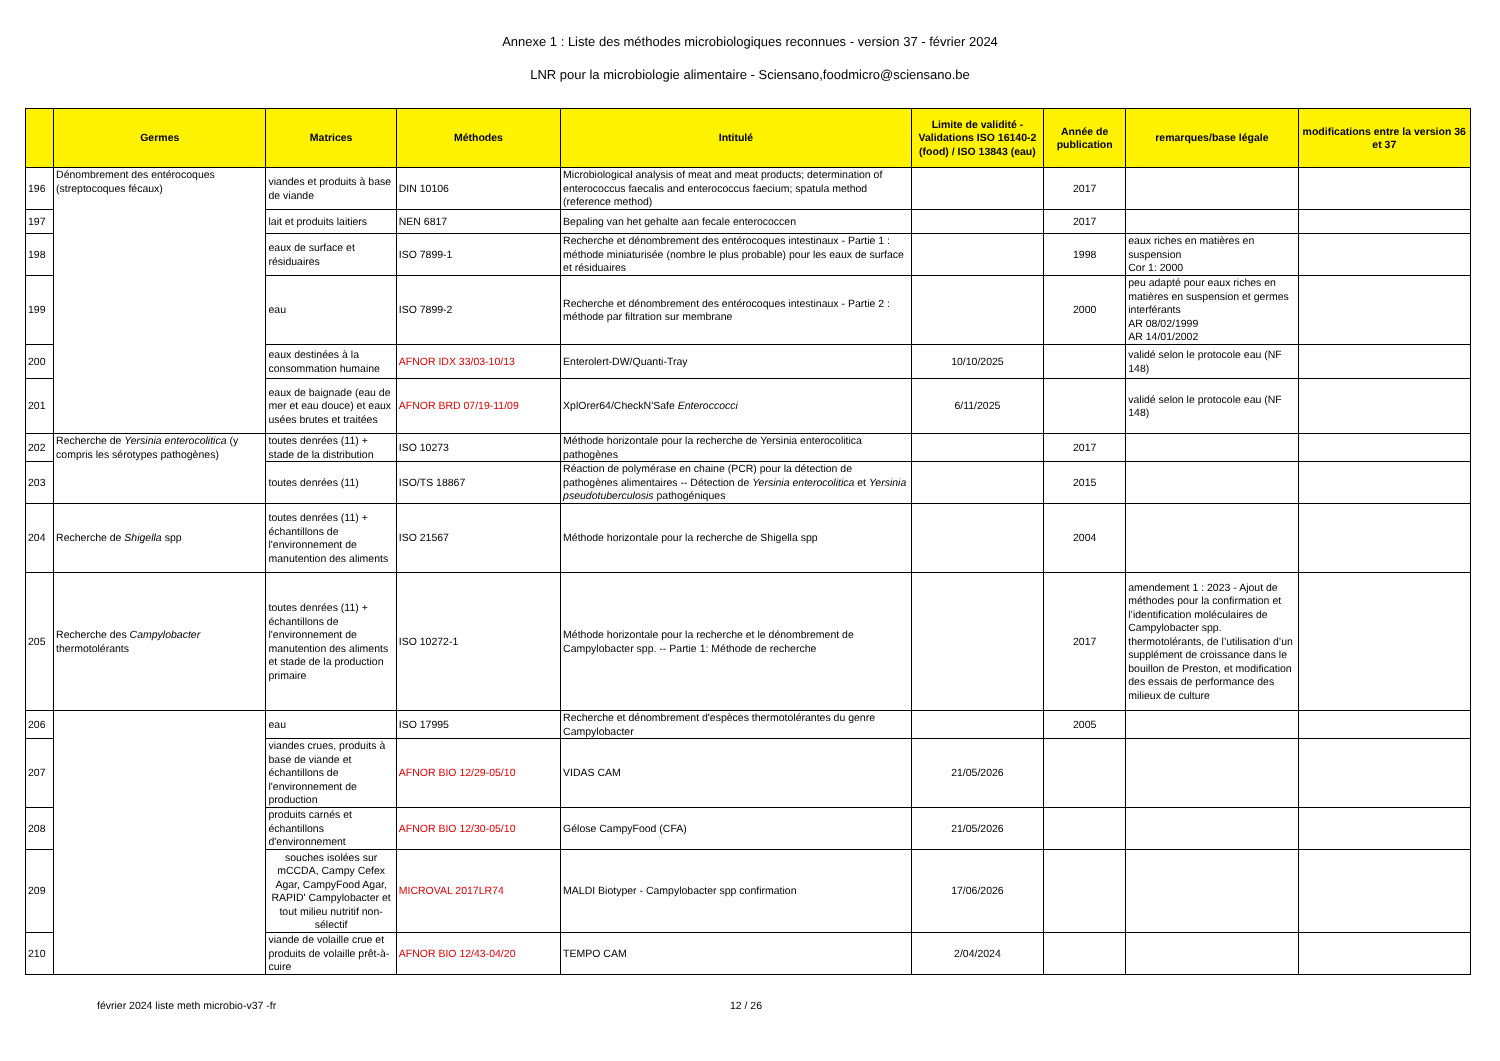Annexe 1 : Liste des méthodes microbiologiques reconnues - version 37 - février 2024
LNR pour la microbiologie alimentaire - Sciensano,foodmicro@sciensano.be
| | Germes | Matrices | Méthodes | Intitulé | Limite de validité - Validations ISO 16140-2 (food) / ISO 13843 (eau) | Année de publication | remarques/base légale | modifications entre la version 36 et 37 |
| --- | --- | --- | --- | --- | --- | --- | --- | --- |
| 196 | Dénombrement des entérocoques (streptocoques fécaux) | viandes et produits à base de viande | DIN 10106 | Microbiological analysis of meat and meat products; determination of enterococcus faecalis and enterococcus faecium; spatula method (reference method) | | 2017 | | |
| 197 | | lait et produits laitiers | NEN 6817 | Bepaling van het gehalte aan fecale enterococcen | | 2017 | | |
| 198 | | eaux de surface et résiduaires | ISO 7899-1 | Recherche et dénombrement des entérocoques intestinaux - Partie 1 : méthode miniaturisée (nombre le plus probable) pour les eaux de surface et résiduaires | | 1998 | eaux riches en matières en suspension Cor 1: 2000 | |
| 199 | | eau | ISO 7899-2 | Recherche et dénombrement des entérocoques intestinaux - Partie 2 : méthode par filtration sur membrane | | 2000 | peu adapté pour eaux riches en matières en suspension et germes interférants AR 08/02/1999 AR 14/01/2002 | |
| 200 | | eaux destinées à la consommation humaine | AFNOR IDX 33/03-10/13 | Enterolert-DW/Quanti-Tray | 10/10/2025 | | validé selon le protocole eau (NF 148) | |
| 201 | | eaux de baignade (eau de mer et eau douce) et eaux usées brutes et traitées | AFNOR BRD 07/19-11/09 | XplOrer64/CheckN'Safe Enteroccocci | 6/11/2025 | | validé selon le protocole eau (NF 148) | |
| 202 | Recherche de Yersinia enterocolitica (y compris les sérotypes pathogènes) | toutes denrées (11) + stade de la distribution | ISO 10273 | Méthode horizontale pour la recherche de Yersinia enterocolitica pathogènes | | 2017 | | |
| 203 | | toutes denrées (11) | ISO/TS 18867 | Réaction de polymérase en chaine (PCR) pour la détection de pathogènes alimentaires -- Détection de Yersinia enterocolitica et Yersinia pseudotuberculosis pathogéniques | | 2015 | | |
| 204 | Recherche de Shigella spp | toutes denrées (11) + échantillons de l'environnement de manutention des aliments | ISO 21567 | Méthode horizontale pour la recherche de Shigella spp | | 2004 | | |
| 205 | Recherche des Campylobacter thermotolérants | toutes denrées (11) + échantillons de l'environnement de manutention des aliments et stade de la production primaire | ISO 10272-1 | Méthode horizontale pour la recherche et le dénombrement de Campylobacter spp. -- Partie 1: Méthode de recherche | | 2017 | amendement 1 : 2023 - Ajout de méthodes pour la confirmation et l’identification moléculaires de Campylobacter spp. thermotolérants, de l’utilisation d’un supplément de croissance dans le bouillon de Preston, et modification des essais de performance des milieux de culture | |
| 206 | | eau | ISO 17995 | Recherche et dénombrement d'espèces thermotolérantes du genre Campylobacter | | 2005 | | |
| 207 | | viandes crues, produits à base de viande et échantillons de l'environnement de production | AFNOR BIO 12/29-05/10 | VIDAS CAM | 21/05/2026 | | | |
| 208 | | produits carnés et échantillons d'environnement | AFNOR BIO 12/30-05/10 | Gélose CampyFood (CFA) | 21/05/2026 | | | |
| 209 | | souches isolées sur mCCDA, Campy Cefex Agar, CampyFood Agar, RAPID' Campylobacter et tout milieu nutritif non-sélectif | MICROVAL 2017LR74 | MALDI Biotyper - Campylobacter spp confirmation | 17/06/2026 | | | |
| 210 | | viande de volaille crue et produits de volaille prêt-à-cuire | AFNOR BIO 12/43-04/20 | TEMPO CAM | 2/04/2024 | | | |
février 2024 liste meth microbio-v37 -fr 12 / 26